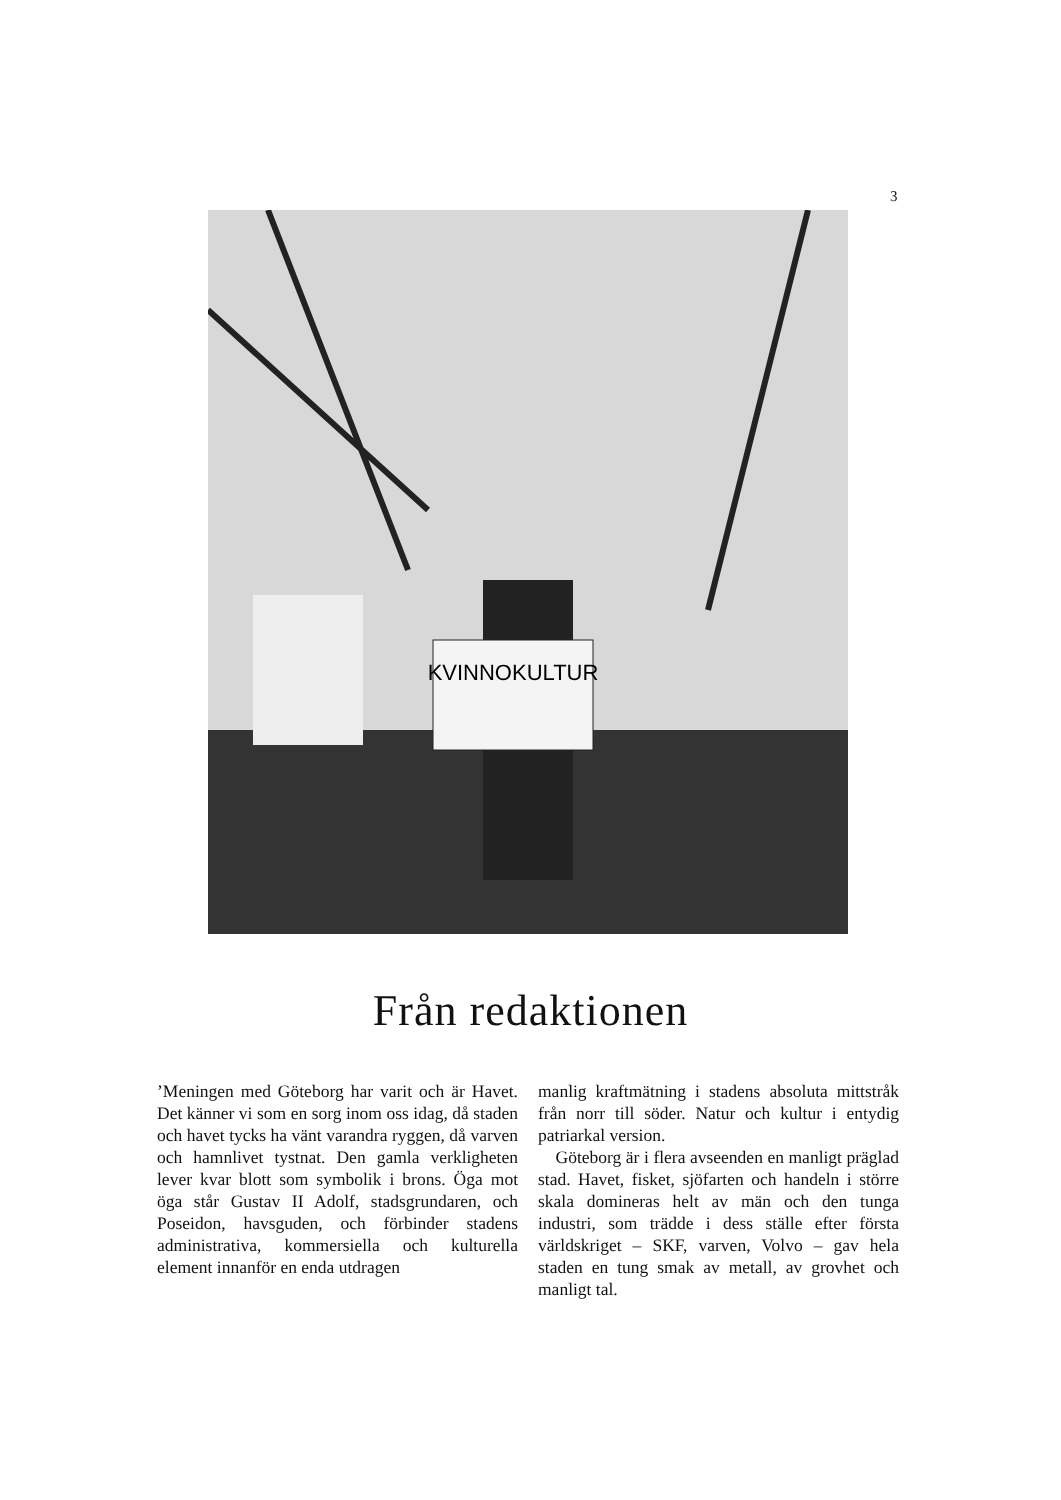3
KVINNOKULTUR
Från redaktionen
’Meningen med Göteborg har varit och är Havet. Det känner vi som en sorg inom oss idag, då staden och havet tycks ha vänt varandra ryggen, då varven och hamnlivet tystnat. Den gamla verkligheten lever kvar blott som symbolik i brons. Öga mot öga står Gustav II Adolf, stadsgrundaren, och Poseidon, havsguden, och förbinder stadens administrativa, kommersiella och kulturella element innanför en enda utdragen
manlig kraftmätning i stadens absoluta mittstråk från norr till söder. Natur och kultur i entydig patriarkal version.
Göteborg är i flera avseenden en manligt präglad stad. Havet, fisket, sjöfarten och handeln i större skala domineras helt av män och den tunga industri, som trädde i dess ställe efter första världskriget – SKF, varven, Volvo – gav hela staden en tung smak av metall, av grovhet och manligt tal.